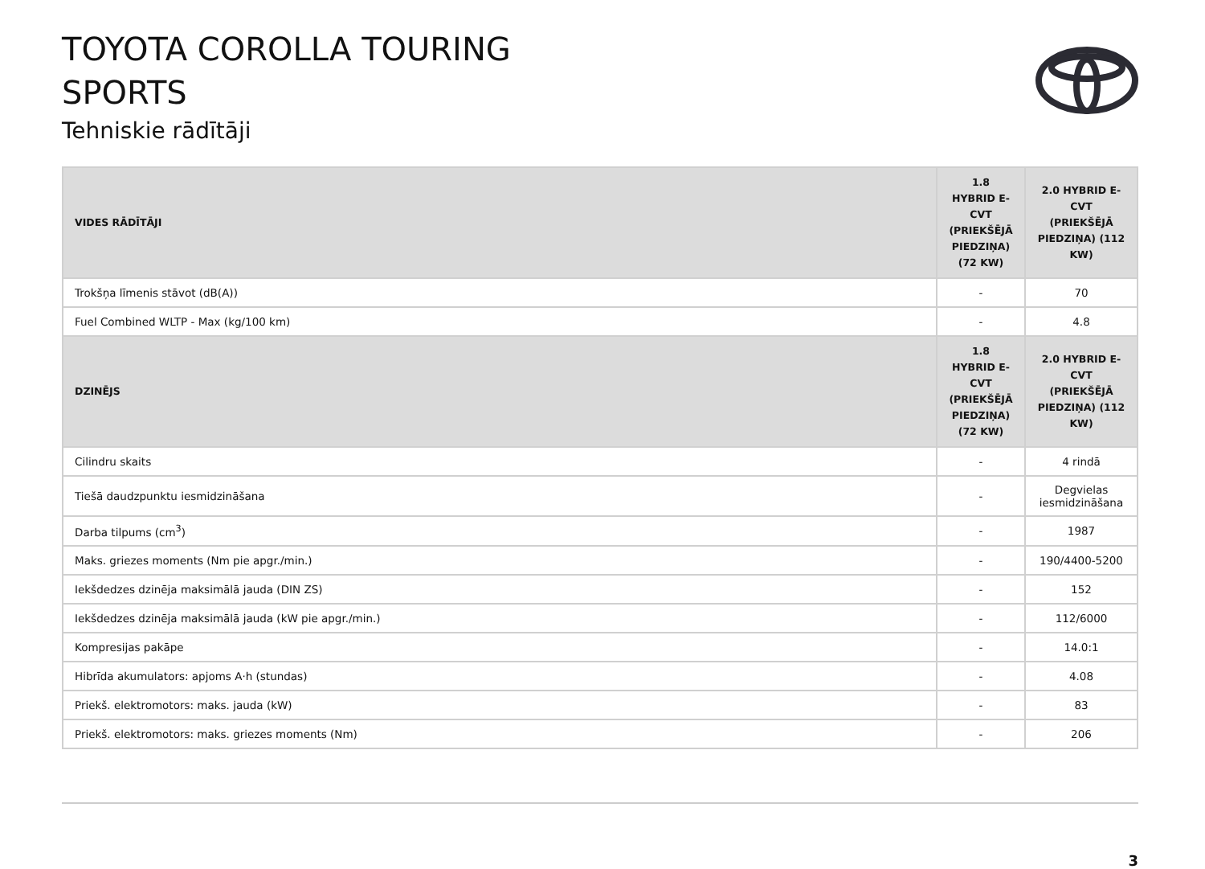TOYOTA COROLLA TOURING
SPORTS
Tehniskie rādītāji
| VIDES RĀDĪTĀJI | 1.8 HYBRID E-CVT (PRIEKŠĒJĀ PIEDZIŅA) (72 KW) | 2.0 HYBRID E-CVT (PRIEKŠĒJĀ PIEDZIŅA) (112 KW) |
| --- | --- | --- |
| Trokšņa līmenis stāvot (dB(A)) | - | 70 |
| Fuel Combined WLTP - Max (kg/100 km) | - | 4.8 |
| DZINĒJS | 1.8 HYBRID E-CVT (PRIEKŠĒJĀ PIEDZIŅA) (72 KW) | 2.0 HYBRID E-CVT (PRIEKŠĒJĀ PIEDZIŅA) (112 KW) |
| Cilindru skaits | - | 4 rindā |
| Tiešā daudzpunktu iesmidzināšana | - | Degvielas iesmidzināšana |
| Darba tilpums (cm<sup>3</sup>) | - | 1987 |
| Maks. griezes moments (Nm pie apgr./min.) | - | 190/4400-5200 |
| Iekšdedzes dzinēja maksimālā jauda (DIN ZS) | - | 152 |
| Iekšdedzes dzinēja maksimālā jauda (kW pie apgr./min.) | - | 112/6000 |
| Kompresijas pakāpe | - | 14.0:1 |
| Hibrīda akumulators: apjoms A·h (stundas) | - | 4.08 |
| Priekš. elektromotors: maks. jauda (kW) | - | 83 |
| Priekš. elektromotors: maks. griezes moments (Nm) | - | 206 |
3